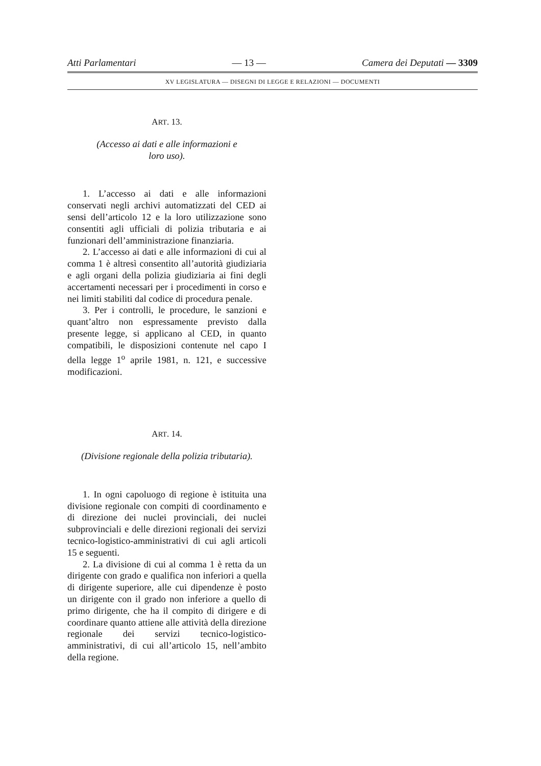Atti Parlamentari — 13 — Camera dei Deputati — 3309
XV LEGISLATURA — DISEGNI DI LEGGE E RELAZIONI — DOCUMENTI
ART. 13.
(Accesso ai dati e alle informazioni e
loro uso).
1. L’accesso ai dati e alle informazioni conservati negli archivi automatizzati del CED ai sensi dell’articolo 12 e la loro utilizzazione sono consentiti agli ufficiali di polizia tributaria e ai funzionari dell’amministrazione finanziaria.
2. L’accesso ai dati e alle informazioni di cui al comma 1 è altresì consentito all’autorità giudiziaria e agli organi della polizia giudiziaria ai fini degli accertamenti necessari per i procedimenti in corso e nei limiti stabiliti dal codice di procedura penale.
3. Per i controlli, le procedure, le sanzioni e quant’altro non espressamente previsto dalla presente legge, si applicano al CED, in quanto compatibili, le disposizioni contenute nel capo I della legge 1<sup>o</sup> aprile 1981, n. 121, e successive modificazioni.
ART. 14.
(Divisione regionale della polizia tributaria).
1. In ogni capoluogo di regione è istituita una divisione regionale con compiti di coordinamento e di direzione dei nuclei provinciali, dei nuclei subprovinciali e delle direzioni regionali dei servizi tecnico-logistico-amministrativi di cui agli articoli 15 e seguenti.
2. La divisione di cui al comma 1 è retta da un dirigente con grado e qualifica non inferiori a quella di dirigente superiore, alle cui dipendenze è posto un dirigente con il grado non inferiore a quello di primo dirigente, che ha il compito di dirigere e di coordinare quanto attiene alle attività della direzione regionale dei servizi tecnico-logistico-amministrativi, di cui all’articolo 15, nell’ambito della regione.